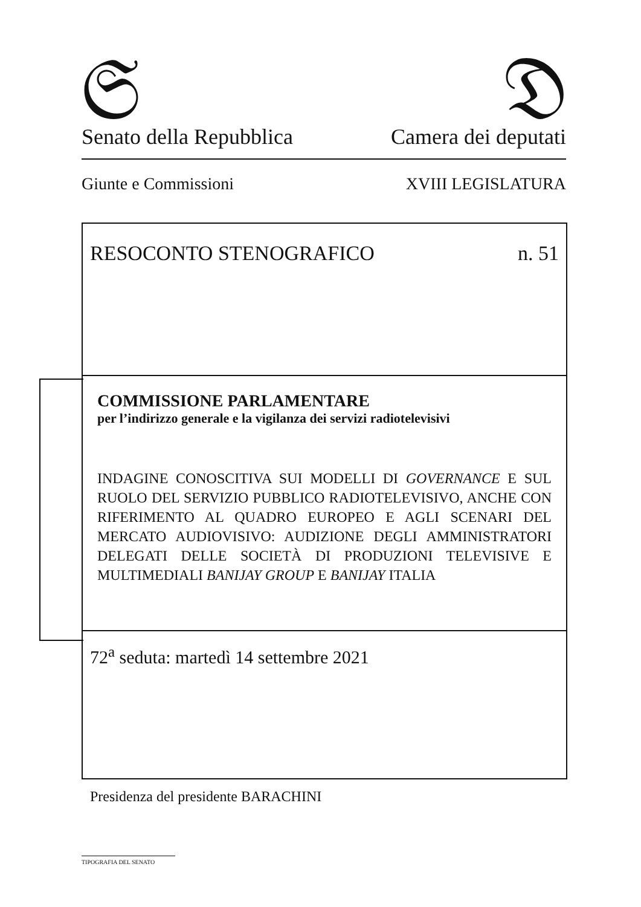𝔖
Senato della Repubblica
𝔇
Camera dei deputati
Giunte e Commissioni XVIII LEGISLATURA
RESOCONTO STENOGRAFICO n. 51
COMMISSIONE PARLAMENTARE
per l’indirizzo generale e la vigilanza dei servizi radiotelevisivi
INDAGINE CONOSCITIVA SUI MODELLI DI GOVERNANCE E SUL RUOLO DEL SERVIZIO PUBBLICO RADIOTELEVISIVO, ANCHE CON RIFERIMENTO AL QUADRO EUROPEO E AGLI SCENARI DEL MERCATO AUDIOVISIVO: AUDIZIONE DEGLI AMMINISTRATORI DELEGATI DELLE SOCIETÀ DI PRODUZIONI TELEVISIVE E MULTIMEDIALI BANIJAY GROUP E BANIJAY ITALIA
72<sup>a</sup> seduta: martedì 14 settembre 2021
Presidenza del presidente BARACHINI
TIPOGRAFIA DEL SENATO